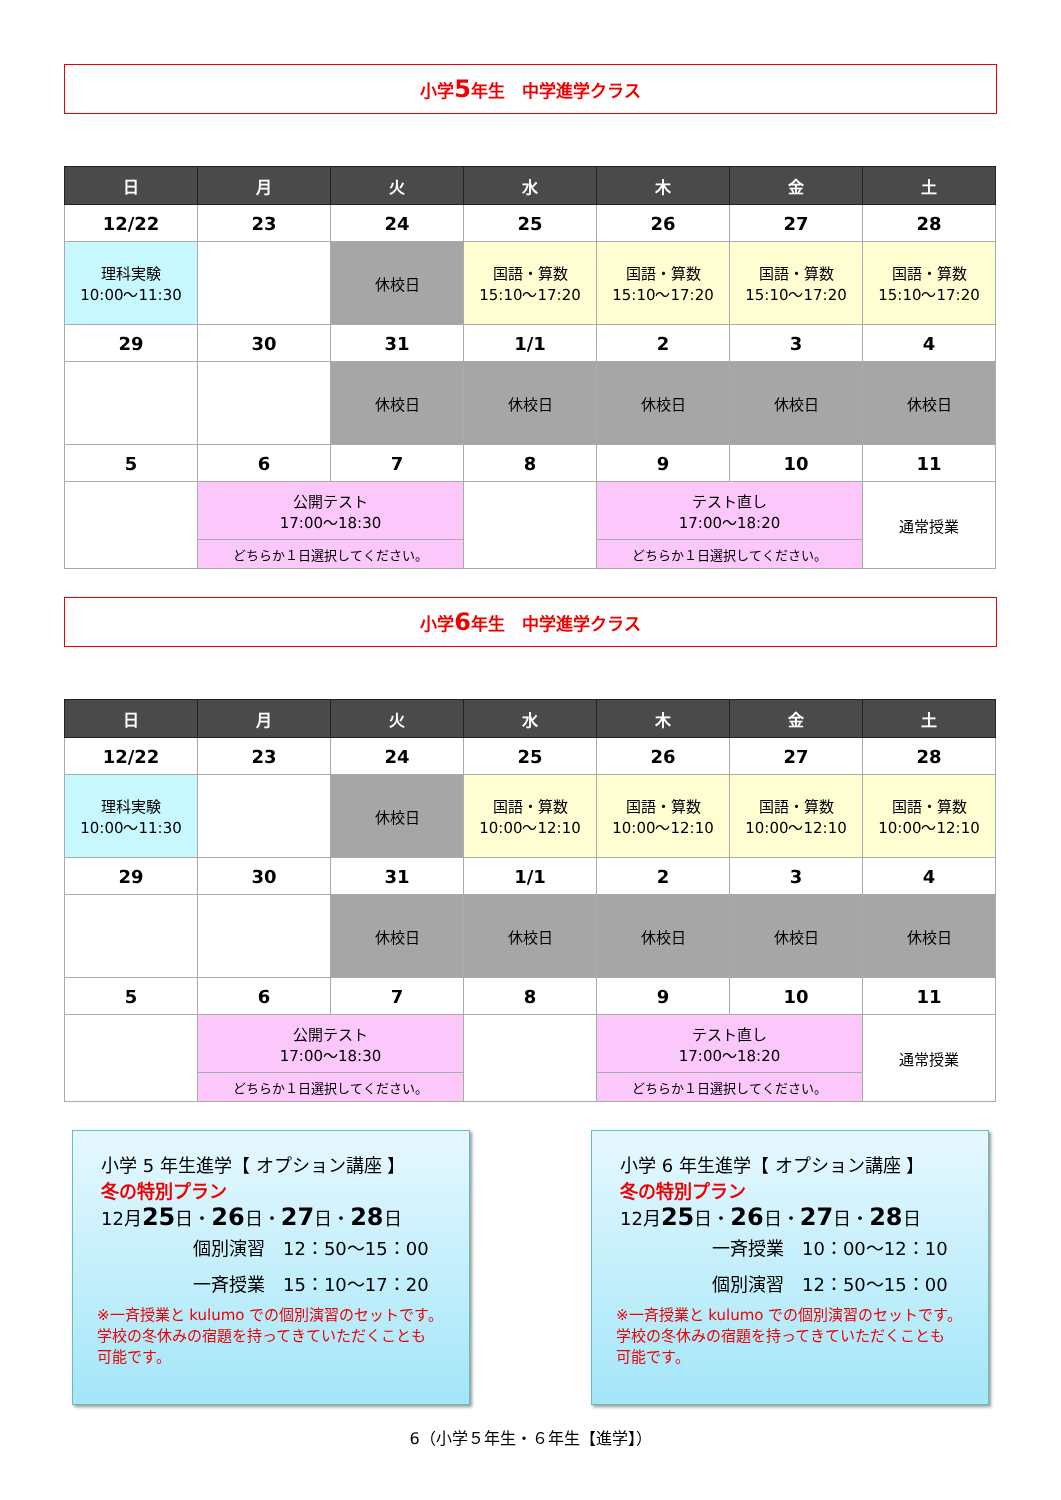小学 5 年生　中学進学クラス
| 日 | 月 | 火 | 水 | 木 | 金 | 土 |
| --- | --- | --- | --- | --- | --- | --- |
| 12/22 | 23 | 24 | 25 | 26 | 27 | 28 |
| 理科実験 10:00～11:30 | | 休校日 | 国語・算数 15:10～17:20 | 国語・算数 15:10～17:20 | 国語・算数 15:10～17:20 | 国語・算数 15:10～17:20 |
| 29 | 30 | 31 | 1/1 | 2 | 3 | 4 |
| | | 休校日 | 休校日 | 休校日 | 休校日 | 休校日 |
| 5 | 6 | 7 | 8 | 9 | 10 | 11 |
| | 公開テスト 17:00～18:30 | | | テスト直し 17:00～18:20 | | 通常授業 |
| | どちらか１日選択してください。 | | | どちらか１日選択してください。 | | |
小学 6 年生　中学進学クラス
| 日 | 月 | 火 | 水 | 木 | 金 | 土 |
| --- | --- | --- | --- | --- | --- | --- |
| 12/22 | 23 | 24 | 25 | 26 | 27 | 28 |
| 理科実験 10:00～11:30 | | 休校日 | 国語・算数 10:00～12:10 | 国語・算数 10:00～12:10 | 国語・算数 10:00～12:10 | 国語・算数 10:00～12:10 |
| 29 | 30 | 31 | 1/1 | 2 | 3 | 4 |
| | | 休校日 | 休校日 | 休校日 | 休校日 | 休校日 |
| 5 | 6 | 7 | 8 | 9 | 10 | 11 |
| | 公開テスト 17:00～18:30 | | | テスト直し 17:00～18:20 | | 通常授業 |
| | どちらか１日選択してください。 | | | どちらか１日選択してください。 | | |
小学 5 年生進学【 オプション講座 】
冬の特別プラン
12月25日・26日・27日・28日
個別演習　12：50～15：00
一斉授業　15：10～17：20
※一斉授業と kulumo での個別演習のセットです。
学校の冬休みの宿題を持ってきていただくことも
可能です。
小学 6 年生進学【 オプション講座 】
冬の特別プラン
12月25日・26日・27日・28日
一斉授業　10：00～12：10
個別演習　12：50～15：00
※一斉授業と kulumo での個別演習のセットです。
学校の冬休みの宿題を持ってきていただくことも
可能です。
6（小学５年生・６年生【進学】）